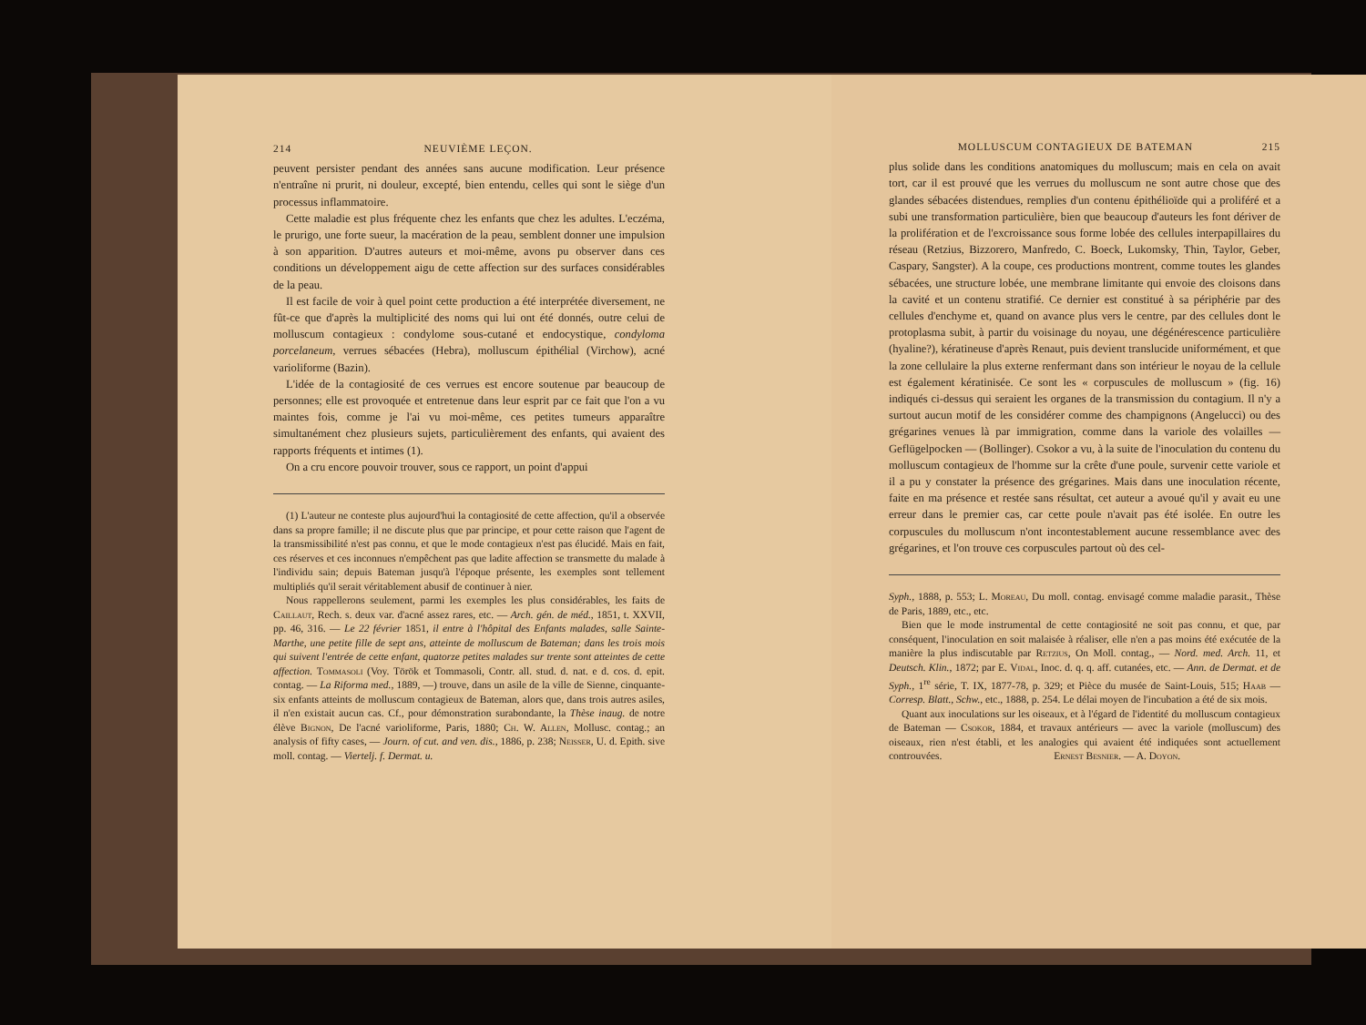214 NEUVIÈME LEÇON.
peuvent persister pendant des années sans aucune modification. Leur présence n'entraîne ni prurit, ni douleur, excepté, bien entendu, celles qui sont le siège d'un processus inflammatoire.
Cette maladie est plus fréquente chez les enfants que chez les adultes. L'eczéma, le prurigo, une forte sueur, la macération de la peau, semblent donner une impulsion à son apparition. D'autres auteurs et moi-même, avons pu observer dans ces conditions un développement aigu de cette affection sur des surfaces considérables de la peau.
Il est facile de voir à quel point cette production a été interprétée diversement, ne fût-ce que d'après la multiplicité des noms qui lui ont été donnés, outre celui de molluscum contagieux : condylome sous-cutané et endocystique, condyloma porcelaneum, verrues sébacées (Hebra), molluscum épithélial (Virchow), acné varioliforme (Bazin).
L'idée de la contagiosité de ces verrues est encore soutenue par beaucoup de personnes; elle est provoquée et entretenue dans leur esprit par ce fait que l'on a vu maintes fois, comme je l'ai vu moi-même, ces petites tumeurs apparaître simultanément chez plusieurs sujets, particulièrement des enfants, qui avaient des rapports fréquents et intimes (1).
On a cru encore pouvoir trouver, sous ce rapport, un point d'appui
(1) L'auteur ne conteste plus aujourd'hui la contagiosité de cette affection, qu'il a observée dans sa propre famille; il ne discute plus que par principe, et pour cette raison que l'agent de la transmissibilité n'est pas connu, et que le mode contagieux n'est pas élucidé. Mais en fait, ces réserves et ces inconnues n'empêchent pas que ladite affection se transmette du malade à l'individu sain; depuis Bateman jusqu'à l'époque présente, les exemples sont tellement multipliés qu'il serait véritablement abusif de continuer à nier.
Nous rappellerons seulement, parmi les exemples les plus considérables, les faits de Caillaut, Rech. s. deux var. d'acné assez rares, etc. — Arch. gén. de méd., 1851, t. XXVII, pp. 46, 316. — Le 22 février 1851, il entre à l'hôpital des Enfants malades, salle Sainte-Marthe, une petite fille de sept ans, atteinte de molluscum de Bateman; dans les trois mois qui suivent l'entrée de cette enfant, quatorze petites malades sur trente sont atteintes de cette affection. Tommasoli (Voy. Török et Tommasoli, Contr. all. stud. d. nat. e d. cos. d. epit. contag. — La Riforma med., 1889, —) trouve, dans un asile de la ville de Sienne, cinquante-six enfants atteints de molluscum contagieux de Bateman, alors que, dans trois autres asiles, il n'en existait aucun cas. Cf., pour démonstration surabondante, la Thèse inaug. de notre élève Bignon, De l'acné varioliforme, Paris, 1880; Ch. W. Allen, Mollusc. contag.; an analysis of fifty cases, — Journ. of cut. and ven. dis., 1886, p. 238; Neisser, U. d. Epith. sive moll. contag. — Viertelj. f. Dermat. u.
MOLLUSCUM CONTAGIEUX DE BATEMAN 215
plus solide dans les conditions anatomiques du molluscum; mais en cela on avait tort, car il est prouvé que les verrues du molluscum ne sont autre chose que des glandes sébacées distendues, remplies d'un contenu épithélioïde qui a proliféré et a subi une transformation particulière, bien que beaucoup d'auteurs les font dériver de la prolifération et de l'excroissance sous forme lobée des cellules interpapillaires du réseau (Retzius, Bizzorero, Manfredo, C. Boeck, Lukomsky, Thin, Taylor, Geber, Caspary, Sangster). A la coupe, ces productions montrent, comme toutes les glandes sébacées, une structure lobée, une membrane limitante qui envoie des cloisons dans la cavité et un contenu stratifié. Ce dernier est constitué à sa périphérie par des cellules d'enchyme et, quand on avance plus vers le centre, par des cellules dont le protoplasma subit, à partir du voisinage du noyau, une dégénérescence particulière (hyaline?), kératineuse d'après Renaut, puis devient translucide uniformément, et que la zone cellulaire la plus externe renfermant dans son intérieur le noyau de la cellule est également kératinisée. Ce sont les « corpuscules de molluscum » (fig. 16) indiqués ci-dessus qui seraient les organes de la transmission du contagium. Il n'y a surtout aucun motif de les considérer comme des champignons (Angelucci) ou des grégarines venues là par immigration, comme dans la variole des volailles — Geflügelpocken — (Bollinger). Csokor a vu, à la suite de l'inoculation du contenu du molluscum contagieux de l'homme sur la crête d'une poule, survenir cette variole et il a pu y constater la présence des grégarines. Mais dans une inoculation récente, faite en ma présence et restée sans résultat, cet auteur a avoué qu'il y avait eu une erreur dans le premier cas, car cette poule n'avait pas été isolée. En outre les corpuscules du molluscum n'ont incontestablement aucune ressemblance avec des grégarines, et l'on trouve ces corpuscules partout où des cel-
Syph., 1888, p. 553; L. Moreau, Du moll. contag. envisagé comme maladie parasit., Thèse de Paris, 1889, etc., etc.
Bien que le mode instrumental de cette contagiosité ne soit pas connu, et que, par conséquent, l'inoculation en soit malaisée à réaliser, elle n'en a pas moins été exécutée de la manière la plus indiscutable par Retzius, On Moll. contag., — Nord. med. Arch. 11, et Deutsch. Klin., 1872; par E. Vidal, Inoc. d. q. q. aff. cutanées, etc. — Ann. de Dermat. et de Syph., 1<sup>re</sup> série, T. IX, 1877-78, p. 329; et Pièce du musée de Saint-Louis, 515; Haab — Corresp. Blatt., Schw., etc., 1888, p. 254. Le délai moyen de l'incubation a été de six mois.
Quant aux inoculations sur les oiseaux, et à l'égard de l'identité du molluscum contagieux de Bateman — Csokor, 1884, et travaux antérieurs — avec la variole (molluscum) des oiseaux, rien n'est établi, et les analogies qui avaient été indiquées sont actuellement controuvées. Ernest Besnier. — A. Doyon.